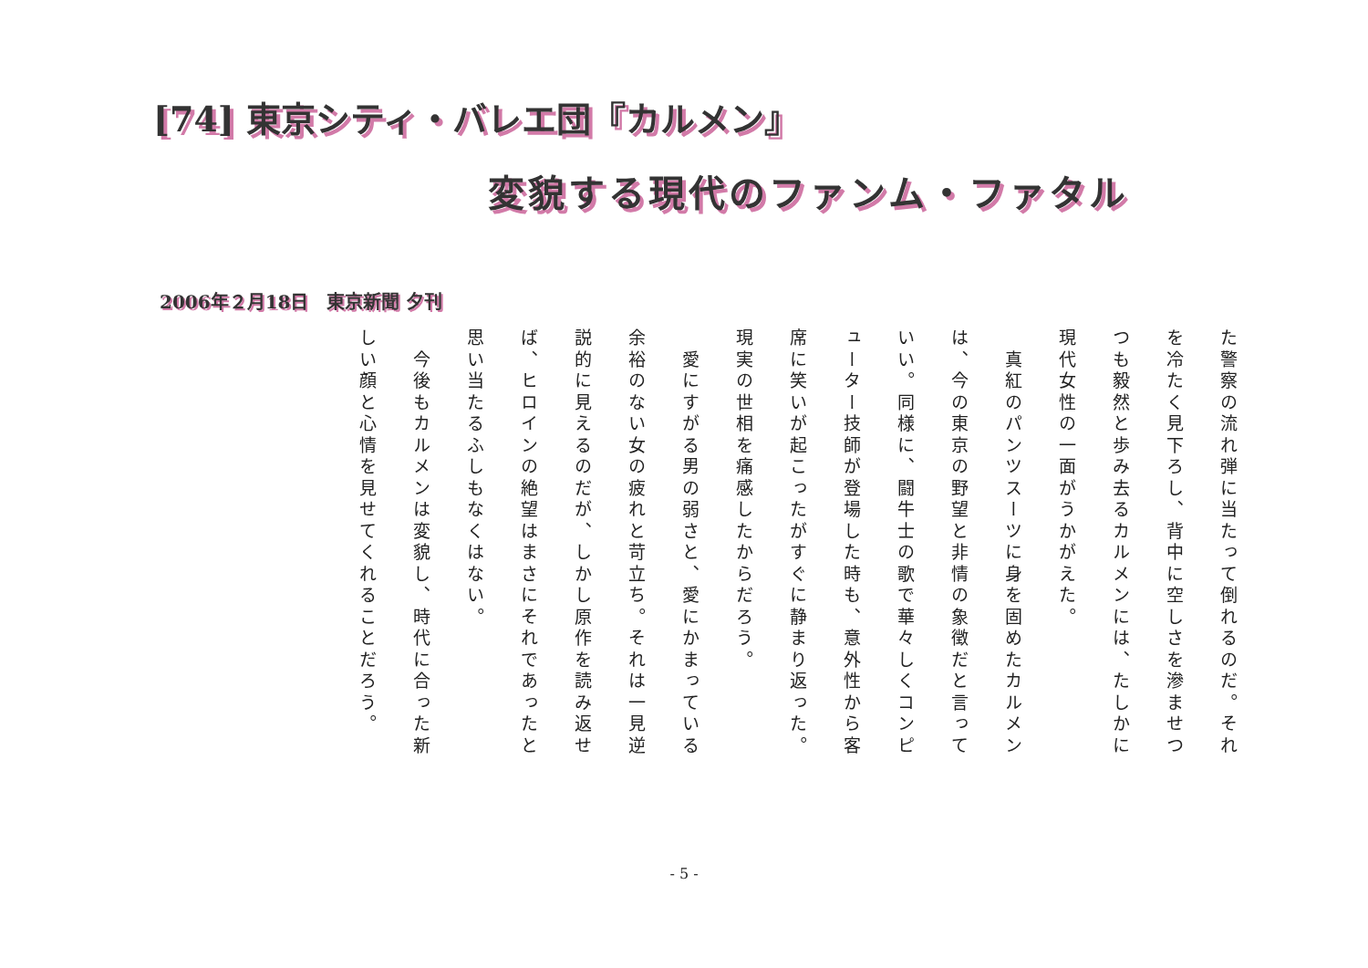[74] 東京シティ・バレエ団『カルメン』
変貌する現代のファンム・ファタル
2006年２月18日　東京新聞 夕刊
た警察の流れ弾に当たって倒れるのだ。それを冷たく見下ろし、背中に空しさを滲ませつつも毅然と歩み去るカルメンには、たしかに現代女性の一面がうかがえた。
　真紅のパンツスーツに身を固めたカルメンは、今の東京の野望と非情の象徴だと言っていい。同様に、闘牛士の歌で華々しくコンピューター技師が登場した時も、意外性から客席に笑いが起こったがすぐに静まり返った。現実の世相を痛感したからだろう。
　愛にすがる男の弱さと、愛にかまっている余裕のない女の疲れと苛立ち。それは一見逆説的に見えるのだが、しかし原作を読み返せば、ヒロインの絶望はまさにそれであったと思い当たるふしもなくはない。
　今後もカルメンは変貌し、時代に合った新しい顔と心情を見せてくれることだろう。
- 5 -